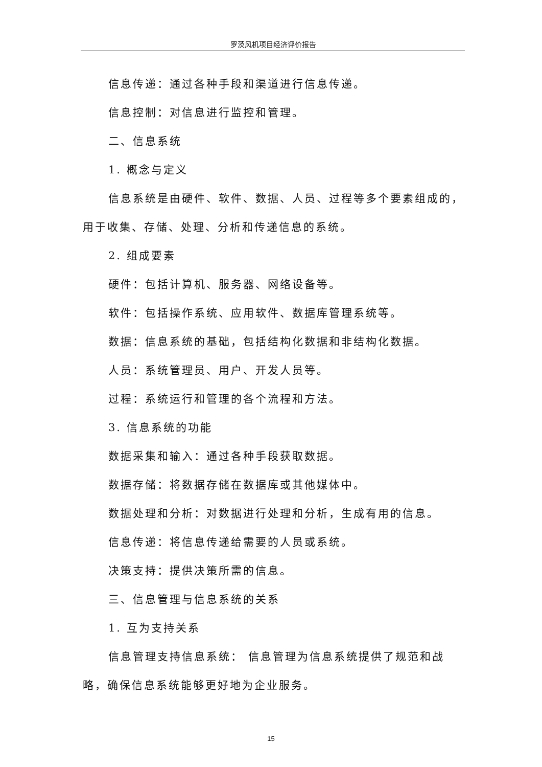罗茨风机项目经济评价报告
信息传递：通过各种手段和渠道进行信息传递。
信息控制：对信息进行监控和管理。
二、信息系统
1. 概念与定义
信息系统是由硬件、软件、数据、人员、过程等多个要素组成的，用于收集、存储、处理、分析和传递信息的系统。
2. 组成要素
硬件：包括计算机、服务器、网络设备等。
软件：包括操作系统、应用软件、数据库管理系统等。
数据：信息系统的基础，包括结构化数据和非结构化数据。
人员：系统管理员、用户、开发人员等。
过程：系统运行和管理的各个流程和方法。
3. 信息系统的功能
数据采集和输入：通过各种手段获取数据。
数据存储：将数据存储在数据库或其他媒体中。
数据处理和分析：对数据进行处理和分析，生成有用的信息。
信息传递：将信息传递给需要的人员或系统。
决策支持：提供决策所需的信息。
三、信息管理与信息系统的关系
1. 互为支持关系
信息管理支持信息系统： 信息管理为信息系统提供了规范和战略，确保信息系统能够更好地为企业服务。
15